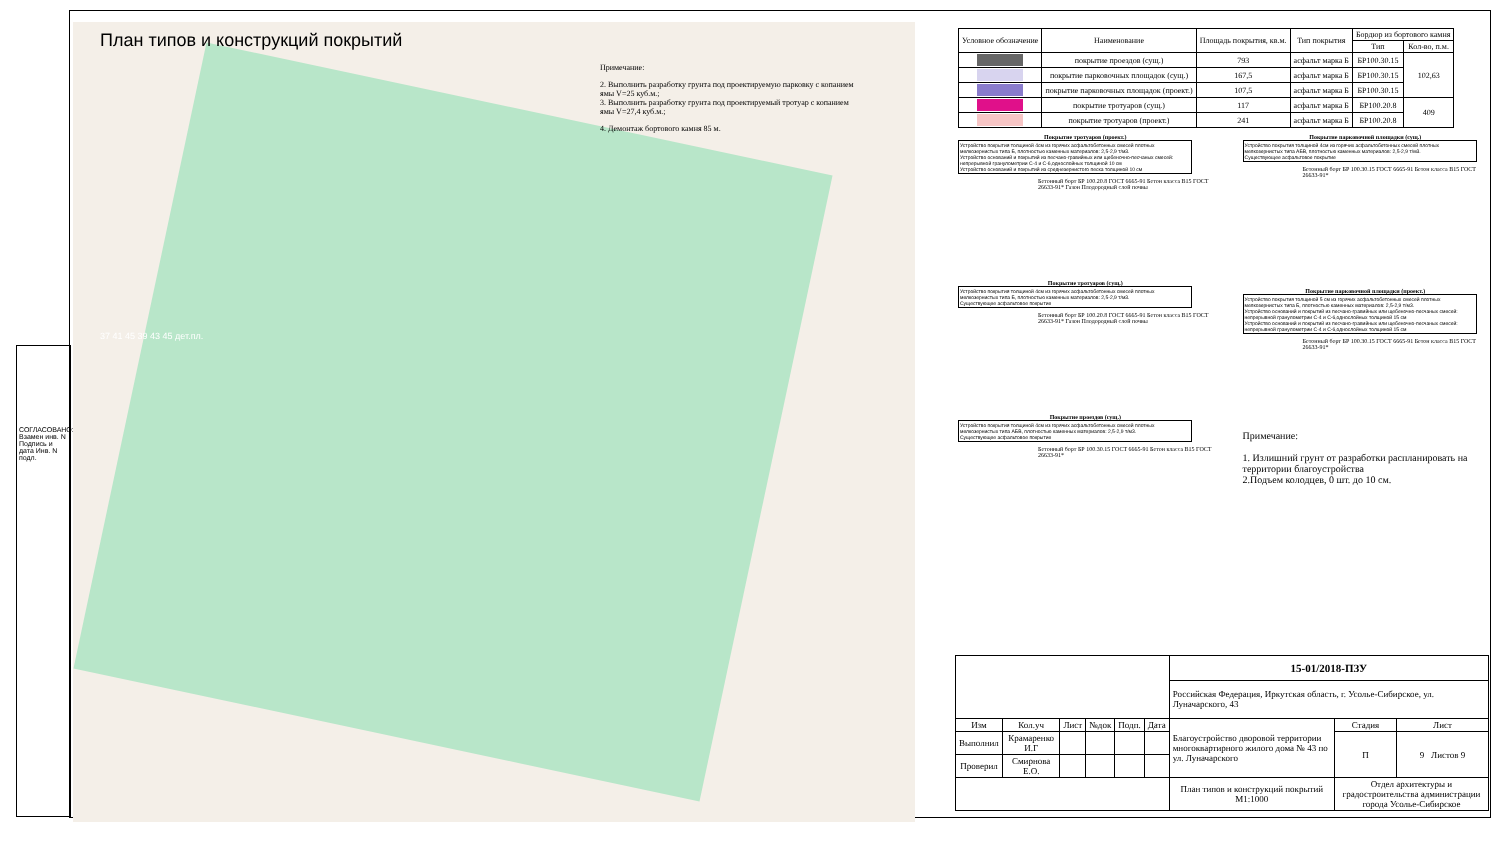СОГЛАСОВАНО: Взамен инв. N Подпись и дата Инв. N подл.
План типов и конструкций покрытий
37 41 45 39 43 45 дет.пл.
Примечание:
2. Выполнить разработку грунта под проектируемую парковку с копанием ямы V=25 куб.м.;
3. Выполнить разработку грунта под проектируемый тротуар с копанием ямы V=27,4 куб.м.;
4. Демонтаж бортового камня 85 м.
| Условное обозначение | Наименование | Площадь покрытия, кв.м. | Тип покрытия | Бордюр из бортового камня | |
| --- | --- | --- | --- | --- | --- |
| | | | | Тип | Кол-во, п.м. |
| | покрытие проездов (сущ.) | 793 | асфальт марка Б | БР100.30.15 | 102,63 |
| | покрытие парковочных площадок (сущ.) | 167,5 | асфальт марка Б | БР100.30.15 | |
| | покрытие парковочных площадок (проект.) | 107,5 | асфальт марка Б | БР100.30.15 | |
| | покрытие тротуаров (сущ.) | 117 | асфальт марка Б | БР100.20.8 | 409 |
| | покрытие тротуаров (проект.) | 241 | асфальт марка Б | БР100.20.8 | |
Покрытие тротуаров (проект.)
Устройство покрытия толщиной 4см из горячих асфальтобетонных смесей плотных мелкозернистых типа Б, плотностью каменных материалов: 2,5-2,9 т/м3.
Устройство оснований и покрытий из песчано-гравийных или щебеночно-песчаных смесей: непрерывной гранулометрии С-4 и С-6,однослойных толщиной 10 см
Устройство оснований и покрытий из среднезернистого песка толщиной 10 см
Бетонный борт БР 100.20.8 ГОСТ 6665-91 Бетон класса B15 ГОСТ 26633-91* Газон Плодородный слой почвы
Покрытие тротуаров (сущ.)
Устройство покрытия толщиной 4см из горячих асфальтобетонных смесей плотных мелкозернистых типа Б, плотностью каменных материалов: 2,5-2,9 т/м3.
Существующее асфальтовое покрытие
Бетонный борт БР 100.20.8 ГОСТ 6665-91 Бетон класса B15 ГОСТ 26633-91* Газон Плодородный слой почвы
Покрытие проездов (сущ.)
Устройство покрытия толщиной 4см из горячих асфальтобетонных смесей плотных мелкозернистых типа АБВ, плотностью каменных материалов: 2,5-2,9 т/м3.
Существующее асфальтовое покрытие
Бетонный борт БР 100.30.15 ГОСТ 6665-91 Бетон класса B15 ГОСТ 26633-91*
Покрытие парковочной площадки (сущ.)
Устройство покрытия толщиной 4см из горячих асфальтобетонных смесей плотных мелкозернистых типа АБВ, плотностью каменных материалов: 2,5-2,9 т/м3.
Существующее асфальтовое покрытие
Бетонный борт БР 100.30.15 ГОСТ 6665-91 Бетон класса B15 ГОСТ 26633-91*
Покрытие парковочной площадки (проект.)
Устройство покрытия толщиной 5 см из горячих асфальтобетонных смесей плотных мелкозернистых типа Б, плотностью каменных материалов: 2,5-2,9 т/м3.
Устройство оснований и покрытий из песчано-гравийных или щебеночно-песчаных смесей: непрерывной гранулометрии С-4 и С-6,однослойных толщиной 15 см
Устройство оснований и покрытий из песчано-гравийных или щебеночно-песчаных смесей: непрерывной гранулометрии С-4 и С-6,однослойных толщиной 15 см
Бетонный борт БР 100.30.15 ГОСТ 6665-91 Бетон класса B15 ГОСТ 26633-91*
Примечание:
1. Излишний грунт от разработки распланировать на территории благоустройства
2.Подъем колодцев, 0 шт. до 10 см.
| | | | | | | 15-01/2018-ПЗУ | | |
| | | | | | | Российская Федерация, Иркутская область, г. Усолье-Сибирское, ул. Луначарского, 43 | | |
| Изм | Кол.уч | Лист | №док | Подп. | Дата | Благоустройство дворовой территории многоквартирного жилого дома № 43 по ул. Луначарского | Стадия | Лист |
| Выполнил | Крамаренко И.Г | | | | | | П | 9 Листов 9 |
| Проверил | Смирнова Е.О. | | | | | | | |
| | | | | | | План типов и конструкций покрытий М1:1000 | Отдел архитектуры и градостроительства администрации города Усолье-Сибирское | |